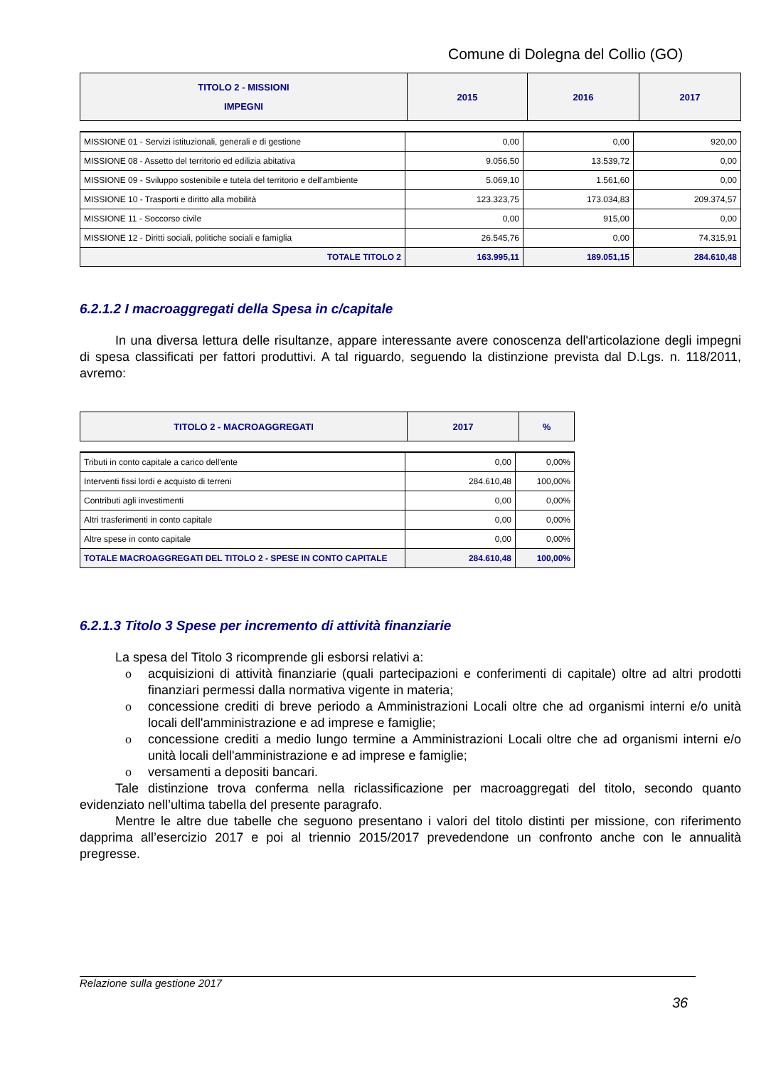Comune di Dolegna del Collio (GO)
| TITOLO 2 - MISSIONI IMPEGNI | 2015 | 2016 | 2017 |
| MISSIONE 01 - Servizi istituzionali, generali e di gestione | 0,00 | 0,00 | 920,00 |
| MISSIONE 08 - Assetto del territorio ed edilizia abitativa | 9.056,50 | 13.539,72 | 0,00 |
| MISSIONE 09 - Sviluppo sostenibile e tutela del territorio e dell'ambiente | 5.069,10 | 1.561,60 | 0,00 |
| MISSIONE 10 - Trasporti e diritto alla mobilità | 123.323,75 | 173.034,83 | 209.374,57 |
| MISSIONE 11 - Soccorso civile | 0,00 | 915,00 | 0,00 |
| MISSIONE 12 - Diritti sociali, politiche sociali e famiglia | 26.545,76 | 0,00 | 74.315,91 |
| TOTALE TITOLO 2 | 163.995,11 | 189.051,15 | 284.610,48 |
6.2.1.2 I macroaggregati della Spesa in c/capitale
In una diversa lettura delle risultanze, appare interessante avere conoscenza dell'articolazione degli impegni di spesa classificati per fattori produttivi. A tal riguardo, seguendo la distinzione prevista dal D.Lgs. n. 118/2011, avremo:
| TITOLO 2 - MACROAGGREGATI | 2017 | % |
| Tributi in conto capitale a carico dell'ente | 0,00 | 0,00% |
| Interventi fissi lordi e acquisto di terreni | 284.610,48 | 100,00% |
| Contributi agli investimenti | 0,00 | 0,00% |
| Altri trasferimenti in conto capitale | 0,00 | 0,00% |
| Altre spese in conto capitale | 0,00 | 0,00% |
| TOTALE MACROAGGREGATI DEL TITOLO 2 - SPESE IN CONTO CAPITALE | 284.610,48 | 100,00% |
6.2.1.3 Titolo 3 Spese per incremento di attività finanziarie
La spesa del Titolo 3 ricomprende gli esborsi relativi a:
o acquisizioni di attività finanziarie (quali partecipazioni e conferimenti di capitale) oltre ad altri prodotti finanziari permessi dalla normativa vigente in materia;
o concessione crediti di breve periodo a Amministrazioni Locali oltre che ad organismi interni e/o unità locali dell'amministrazione e ad imprese e famiglie;
o concessione crediti a medio lungo termine a Amministrazioni Locali oltre che ad organismi interni e/o unità locali dell'amministrazione e ad imprese e famiglie;
o versamenti a depositi bancari.
Tale distinzione trova conferma nella riclassificazione per macroaggregati del titolo, secondo quanto evidenziato nell’ultima tabella del presente paragrafo.
Mentre le altre due tabelle che seguono presentano i valori del titolo distinti per missione, con riferimento dapprima all’esercizio 2017 e poi al triennio 2015/2017 prevedendone un confronto anche con le annualità pregresse.
Relazione sulla gestione 2017
36